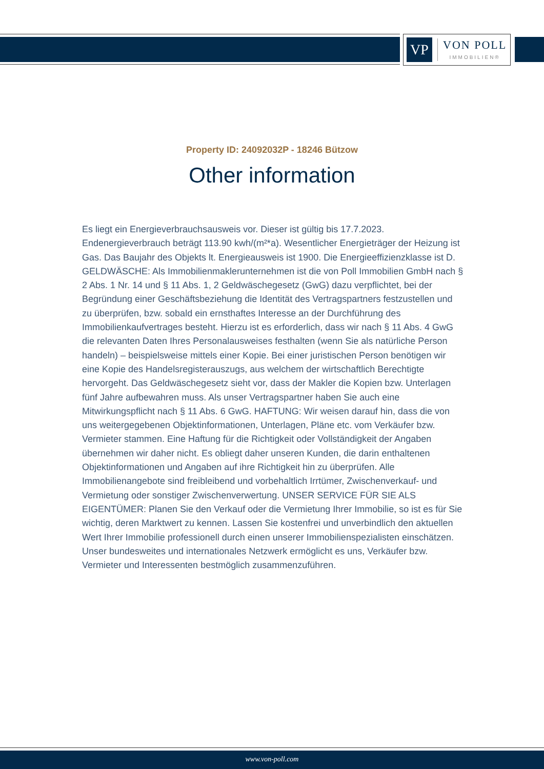VP
VON POLL
IMMOBILIEN®
Property ID: 24092032P - 18246 Bützow
Other information
Es liegt ein Energieverbrauchsausweis vor. Dieser ist gültig bis 17.7.2023. Endenergieverbrauch beträgt 113.90 kwh/(m²*a). Wesentlicher Energieträger der Heizung ist Gas. Das Baujahr des Objekts lt. Energieausweis ist 1900. Die Energieeffizienzklasse ist D. GELDWÄSCHE: Als Immobilienmaklerunternehmen ist die von Poll Immobilien GmbH nach § 2 Abs. 1 Nr. 14 und § 11 Abs. 1, 2 Geldwäschegesetz (GwG) dazu verpflichtet, bei der Begründung einer Geschäftsbeziehung die Identität des Vertragspartners festzustellen und zu überprüfen, bzw. sobald ein ernsthaftes Interesse an der Durchführung des Immobilienkaufvertrages besteht. Hierzu ist es erforderlich, dass wir nach § 11 Abs. 4 GwG die relevanten Daten Ihres Personalausweises festhalten (wenn Sie als natürliche Person handeln) – beispielsweise mittels einer Kopie. Bei einer juristischen Person benötigen wir eine Kopie des Handelsregisterauszugs, aus welchem der wirtschaftlich Berechtigte hervorgeht. Das Geldwäschegesetz sieht vor, dass der Makler die Kopien bzw. Unterlagen fünf Jahre aufbewahren muss. Als unser Vertragspartner haben Sie auch eine Mitwirkungspflicht nach § 11 Abs. 6 GwG. HAFTUNG: Wir weisen darauf hin, dass die von uns weitergegebenen Objektinformationen, Unterlagen, Pläne etc. vom Verkäufer bzw. Vermieter stammen. Eine Haftung für die Richtigkeit oder Vollständigkeit der Angaben übernehmen wir daher nicht. Es obliegt daher unseren Kunden, die darin enthaltenen Objektinformationen und Angaben auf ihre Richtigkeit hin zu überprüfen. Alle Immobilienangebote sind freibleibend und vorbehaltlich Irrtümer, Zwischenverkauf- und Vermietung oder sonstiger Zwischenverwertung. UNSER SERVICE FÜR SIE ALS EIGENTÜMER: Planen Sie den Verkauf oder die Vermietung Ihrer Immobilie, so ist es für Sie wichtig, deren Marktwert zu kennen. Lassen Sie kostenfrei und unverbindlich den aktuellen Wert Ihrer Immobilie professionell durch einen unserer Immobilienspezialisten einschätzen. Unser bundesweites und internationales Netzwerk ermöglicht es uns, Verkäufer bzw. Vermieter und Interessenten bestmöglich zusammenzuführen.
www.von-poll.com